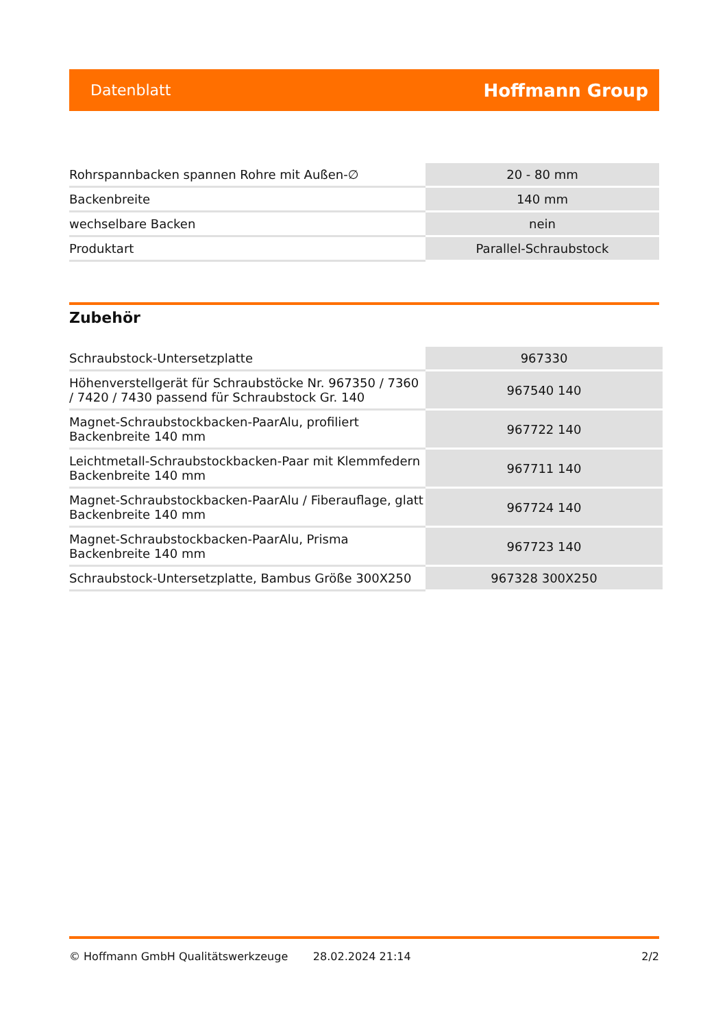Datenblatt Hoffmann Group
| Rohrspannbacken spannen Rohre mit Außen-∅ | 20 - 80 mm |
| Backenbreite | 140 mm |
| wechselbare Backen | nein |
| Produktart | Parallel-Schraubstock |
Zubehör
| Schraubstock-Untersetzplatte | 967330 |
| Höhenverstellgerät für Schraubstöcke Nr. 967350 / 7360 / 7420 / 7430 passend für Schraubstock Gr. 140 | 967540 140 |
| Magnet-Schraubstockbacken-PaarAlu, profiliert Backenbreite 140 mm | 967722 140 |
| Leichtmetall-Schraubstockbacken-Paar mit Klemmfedern Backenbreite 140 mm | 967711 140 |
| Magnet-Schraubstockbacken-PaarAlu / Fiberauflage, glatt Backenbreite 140 mm | 967724 140 |
| Magnet-Schraubstockbacken-PaarAlu, Prisma Backenbreite 140 mm | 967723 140 |
| Schraubstock-Untersetzplatte, Bambus Größe 300X250 | 967328 300X250 |
© Hoffmann GmbH Qualitätswerkzeuge 28.02.2024 21:14 2/2